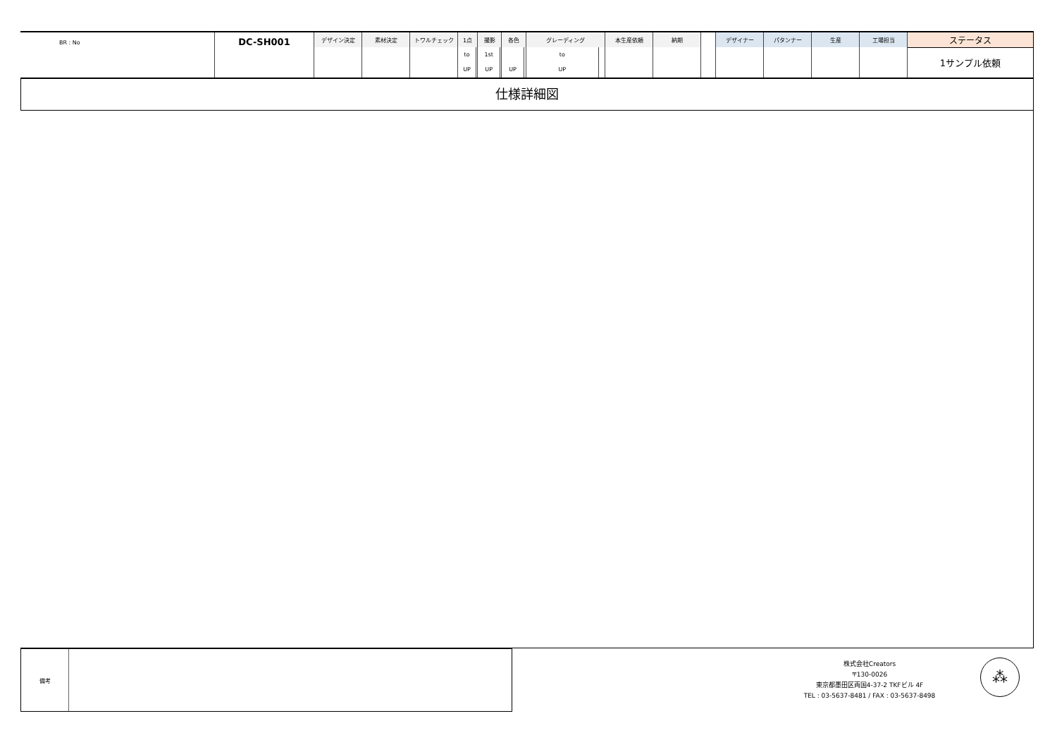| BR : No | DC-SH001 | デザイン決定 | 素材決定 | トワルチェック | 1点 | | 撮影 | | 各色 | | グレーディング | | 本生産依頼 | 納期 | | デザイナー | パタンナー | 生産 | 工場担当 | ステータス |
| | | | | | to | | 1st | | | | to | | | | | | | | | 1サンプル依頼 |
| | | | | | UP | | UP | | UP | | UP | | | | | | | | | |
仕様詳細図
備考
株式会社Creators
〒130-0026
東京都墨田区両国4-37-2 TKFビル 4F
TEL : 03-5637-8481 / FAX : 03-5637-8498
⁂